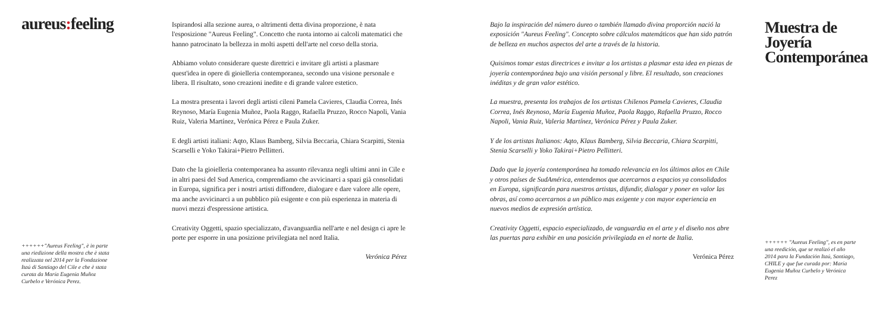aureus: feeling
++++++"Aureus Feeling", è in parte una riedizione della mostra che è stata realizzata nel 2014 per la Fondazione Itaú di Santiago del Cile e che è stata curata da María Eugenia Muñoz Curbelo e Verónica Perez.
Ispirandosi alla sezione aurea, o altrimenti detta divina proporzione, è nata l'esposizione "Aureus Feeling". Concetto che ruota intorno ai calcoli matematici che hanno patrocinato la bellezza in molti aspetti dell'arte nel corso della storia.
Abbiamo voluto considerare queste direttrici e invitare gli artisti a plasmare quest'idea in opere di gioielleria contemporanea, secondo una visione personale e libera. Il risultato, sono creazioni inedite e di grande valore estetico.
La mostra presenta i lavori degli artisti cileni Pamela Cavieres, Claudia Correa, Inés Reynoso, María Eugenia Muñoz, Paola Raggo, Rafaella Pruzzo, Rocco Napoli, Vania Ruiz, Valeria Martínez, Verónica Pérez e Paula Zuker.
E degli artisti italiani: Aqto, Klaus Bamberg, Silvia Beccaria, Chiara Scarpitti, Stenia Scarselli e Yoko Takirai+Pietro Pellitteri.
Dato che la gioielleria contemporanea ha assunto rilevanza negli ultimi anni in Cile e in altri paesi del Sud America, comprendiamo che avvicinarci a spazi già consolidati in Europa, significa per i nostri artisti diffondere, dialogare e dare valore alle opere, ma anche avvicinarci a un pubblico più esigente e con più esperienza in materia di nuovi mezzi d'espressione artistica.
Creativity Oggetti, spazio specializzato, d'avanguardia nell'arte e nel design ci apre le porte per esporre in una posizione privilegiata nel nord Italia.
Verónica Pérez
Bajo la inspiración del número áureo o también llamado divina proporción nació la exposición "Aureus Feeling". Concepto sobre cálculos matemáticos que han sido patrón de belleza en muchos aspectos del arte a través de la historia.
Quisimos tomar estas directrices e invitar a los artistas a plasmar esta idea en piezas de joyería contemporánea bajo una visión personal y libre. El resultado, son creaciones inéditas y de gran valor estético.
La muestra, presenta los trabajos de los artistas Chilenos Pamela Cavieres, Claudia Correa, Inés Reynoso, María Eugenia Muñoz, Paola Raggo, Rafaella Pruzzo, Rocco Napoli, Vania Ruiz, Valeria Martínez, Verónica Pérez y Paula Zuker.
Y de los artistas Italianos: Aqto, Klaus Bamberg, Silvia Beccaria, Chiara Scarpitti, Stenia Scarselli y Yoko Takirai+Pietro Pellitteri.
Dado que la joyería contemporánea ha tomado relevancia en los últimos años en Chile y otros países de SudAmérica, entendemos que acercarnos a espacios ya consolidados en Europa, significarán para nuestros artistas, difundir, dialogar y poner en valor las obras, así como acercarnos a un público mas exigente y con mayor experiencia en nuevos medios de expresión artística.
Creativity Oggetti, espacio especializado, de vanguardia en el arte y el diseño nos abre las puertas para exhibir en una posición privilegiada en el norte de Italia.
Verónica Pérez
Muestra de
Joyería
Contemporánea
++++++ "Aureus Feeling", es en parte una reedición, que se realizó el año 2014 para la Fundación Itaú, Santiago, CHILE y que fue curada por: María Eugenia Muñoz Curbelo y Verónica Perez